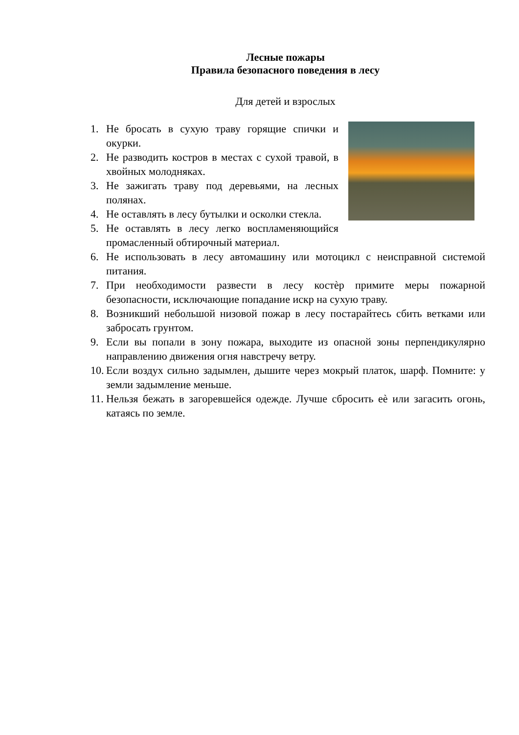Лесные пожары
Правила безопасного поведения в лесу
Для детей и взрослых
1. Не бросать в сухую траву горящие спички и окурки.
2. Не разводить костров в местах с сухой травой, в хвойных молодняках.
3. Не зажигать траву под деревьями, на лесных полянах.
4. Не оставлять в лесу бутылки и осколки стекла.
5. Не оставлять в лесу легко воспламеняющийся промасленный обтирочный материал.
6. Не использовать в лесу автомашину или мотоцикл с неисправной системой питания.
7. При необходимости развести в лесу костѐр примите меры пожарной безопасности, исключающие попадание искр на сухую траву.
8. Возникший небольшой низовой пожар в лесу постарайтесь сбить ветками или забросать грунтом.
9. Если вы попали в зону пожара, выходите из опасной зоны перпендикулярно направлению движения огня навстречу ветру.
10. Если воздух сильно задымлен, дышите через мокрый платок, шарф. Помните: у земли задымление меньше.
11. Нельзя бежать в загоревшейся одежде. Лучше сбросить еѐ или загасить огонь, катаясь по земле.